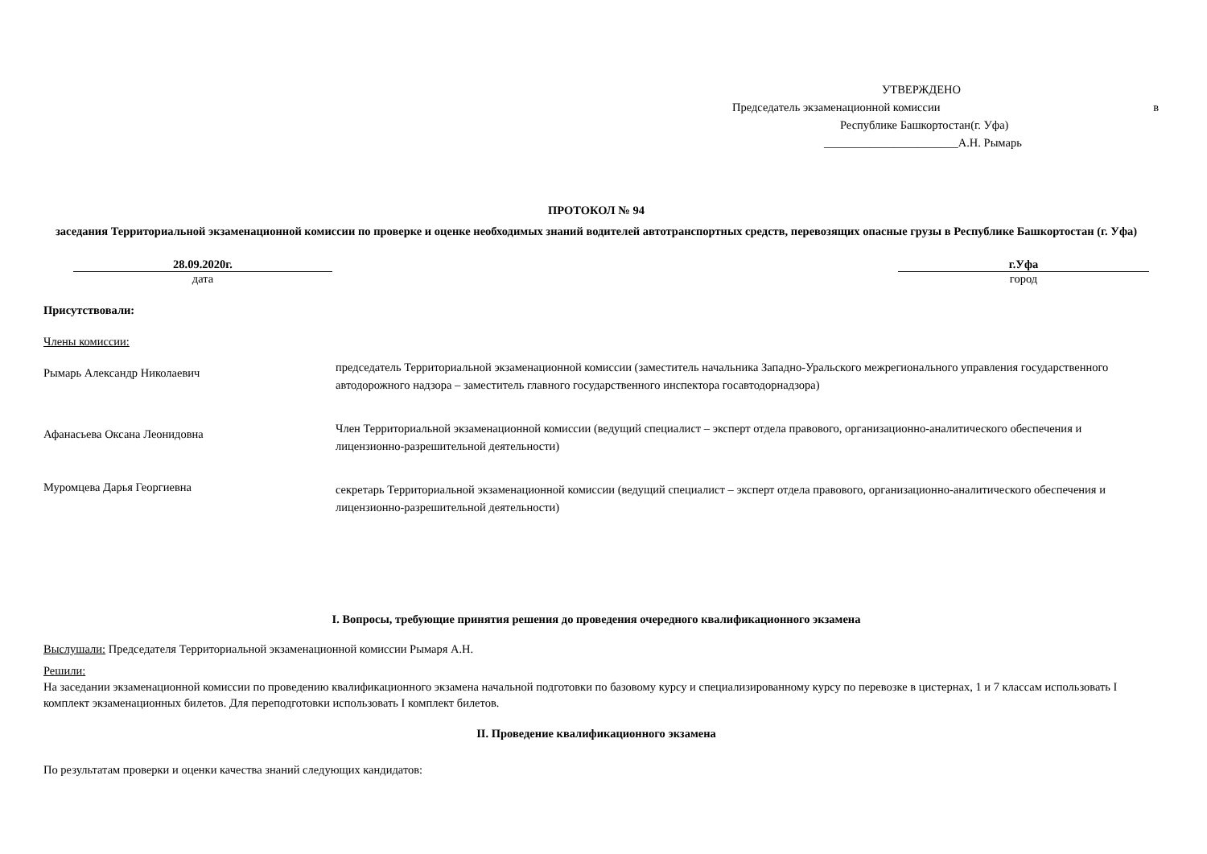УТВЕРЖДЕНО
Председатель экзаменационной комиссии в
Республике Башкортостан(г. Уфа)
_______________________А.Н. Рымарь
ПРОТОКОЛ № 94
заседания Территориальной экзаменационной комиссии по проверке и оценке необходимых знаний водителей автотранспортных средств, перевозящих опасные грузы в Республике Башкортостан (г. Уфа)
28.09.2020г.
дата
г.Уфа
город
Присутствовали:
Члены комиссии:
Рымарь Александр Николаевич
председатель Территориальной экзаменационной комиссии (заместитель начальника Западно-Уральского межрегионального управления государственного автодорожного надзора – заместитель главного государственного инспектора госавтодорнадзора)
Афанасьева Оксана Леонидовна
Член Территориальной экзаменационной комиссии (ведущий специалист – эксперт отдела правового, организационно-аналитического обеспечения и лицензионно-разрешительной деятельности)
Муромцева Дарья Георгиевна
секретарь Территориальной экзаменационной комиссии (ведущий специалист – эксперт отдела правового, организационно-аналитического обеспечения и лицензионно-разрешительной деятельности)
I. Вопросы, требующие принятия решения до проведения очередного квалификационного экзамена
Выслушали: Председателя Территориальной экзаменационной комиссии Рымаря А.Н.
Решили:
На заседании экзаменационной комиссии по проведению квалификационного экзамена начальной подготовки по базовому курсу и специализированному курсу по перевозке в цистернах, 1 и 7 классам использовать I комплект экзаменационных билетов. Для переподготовки использовать I комплект билетов.
II. Проведение квалификационного экзамена
По результатам проверки и оценки качества знаний следующих кандидатов: